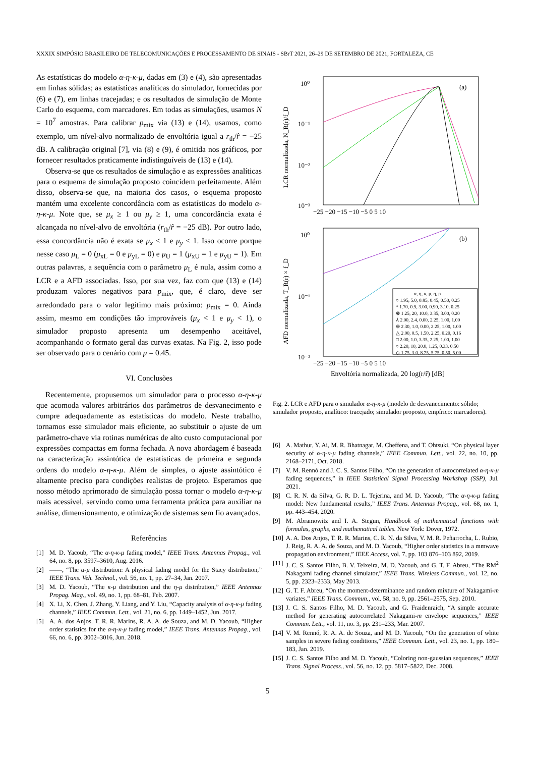XXXIX SIMPÓSIO BRASILEIRO DE TELECOMUNICAÇÕES E PROCESSAMENTO DE SINAIS - SBrT 2021, 26–29 DE SETEMBRO DE 2021, FORTALEZA, CE
As estatísticas do modelo α-η-κ-μ, dadas em (3) e (4), são apresentadas em linhas sólidas; as estatísticas analíticas do simulador, fornecidas por (6) e (7), em linhas tracejadas; e os resultados de simulação de Monte Carlo do esquema, com marcadores. Em todas as simulações, usamos N = 10<sup>7</sup> amostras. Para calibrar p<sub>mix</sub> via (13) e (14), usamos, como exemplo, um nível-alvo normalizado de envoltória igual a r<sub>th</sub>/r̂ = −25 dB. A calibração original [7], via (8) e (9), é omitida nos gráficos, por fornecer resultados praticamente indistinguíveis de (13) e (14).
Observa-se que os resultados de simulação e as expressões analíticas para o esquema de simulação proposto coincidem perfeitamente. Além disso, observa-se que, na maioria dos casos, o esquema proposto mantém uma excelente concordância com as estatísticas do modelo α-η-κ-μ. Note que, se μ<sub>x</sub> ≥ 1 ou μ<sub>y</sub> ≥ 1, uma concordância exata é alcançada no nível-alvo de envoltória (r<sub>th</sub>/r̂ = −25 dB). Por outro lado, essa concordância não é exata se μ<sub>x</sub> < 1 e μ<sub>y</sub> < 1. Isso ocorre porque nesse caso μ<sub>L</sub> = 0 (μ<sub>xL</sub> = 0 e μ<sub>yL</sub> = 0) e μ<sub>U</sub> = 1 (μ<sub>xU</sub> = 1 e μ<sub>yU</sub> = 1). Em outras palavras, a sequência com o parâmetro μ<sub>L</sub> é nula, assim como a LCR e a AFD associadas. Isso, por sua vez, faz com que (13) e (14) produzam valores negativos para p<sub>mix</sub>, que, é claro, deve ser arredondado para o valor legítimo mais próximo: p<sub>mix</sub> = 0. Ainda assim, mesmo em condições tão improváveis (μ<sub>x</sub> < 1 e μ<sub>y</sub> < 1), o simulador proposto apresenta um desempenho aceitável, acompanhando o formato geral das curvas exatas. Na Fig. 2, isso pode ser observado para o cenário com μ = 0.45.
VI. Conclusões
Recentemente, propusemos um simulador para o processo α-η-κ-μ que acomoda valores arbitrários dos parâmetros de desvanecimento e cumpre adequadamente as estatísticas do modelo. Neste trabalho, tornamos esse simulador mais eficiente, ao substituir o ajuste de um parâmetro-chave via rotinas numéricas de alto custo computacional por expressões compactas em forma fechada. A nova abordagem é baseada na caracterização assintótica de estatísticas de primeira e segunda ordens do modelo α-η-κ-μ. Além de simples, o ajuste assintótico é altamente preciso para condições realistas de projeto. Esperamos que nosso método aprimorado de simulação possa tornar o modelo α-η-κ-μ mais acessível, servindo como uma ferramenta prática para auxiliar na análise, dimensionamento, e otimização de sistemas sem fio avançados.
Referências
[1] M. D. Yacoub, “The α-η-κ-μ fading model,” IEEE Trans. Antennas Propag., vol. 64, no. 8, pp. 3597–3610, Aug. 2016.
[2] ——, “The α-μ distribution: A physical fading model for the Stacy distribution,” IEEE Trans. Veh. Technol., vol. 56, no. 1, pp. 27–34, Jan. 2007.
[3] M. D. Yacoub, “The κ-μ distribution and the η-μ distribution,” IEEE Antennas Propag. Mag., vol. 49, no. 1, pp. 68–81, Feb. 2007.
[4] X. Li, X. Chen, J. Zhang, Y. Liang, and Y. Liu, “Capacity analysis of α-η-κ-μ fading channels,” IEEE Commun. Lett., vol. 21, no. 6, pp. 1449–1452, Jun. 2017.
[5] A. A. dos Anjos, T. R. R. Marins, R. A. A. de Souza, and M. D. Yacoub, “Higher order statistics for the α-η-κ-μ fading model,” IEEE Trans. Antennas Propag., vol. 66, no. 6, pp. 3002–3016, Jun. 2018.
10⁰
10⁻¹
10⁻²
10⁻³
10⁰
10⁻¹
10⁻²
−25 −20 −15 −10 −5 0 5 10
−25 −20 −15 −10 −5 0 5 10
(a)
(b)
LCR normalizada, N_R(r)/f_D
AFD normalizada, T_R(r) × f_D
α, η, κ, μ, q, p
○ 1.95, 5.0, 0.85, 0.45, 0.50, 0.25
* 1.70, 0.9, 3.00, 0.90, 3.10, 0.25
⊗ 1.25, 20, 10.0, 3.35, 3.00, 0.20
⅄ 2.00, 2.4, 0.00, 2.25, 1.00, 1.00
⊕ 2.30, 1.0, 0.00, 2.25, 1.00, 1.00
△ 2.00, 0.5, 1.50, 2.25, 0.20, 0.16
□ 2.00, 1.0, 3.35, 2.25, 1.00, 1.00
○ 2.20, 10, 20.0, 1.25, 0.33, 0.50
◇ 1.75, 3.0, 8.75, 5.75, 0.50, 5.00
Envoltória normalizada, 20 log(r/r̂) [dB]
Fig. 2. LCR e AFD para o simulador α-η-κ-μ (modelo de desvanecimento: sólido; simulador proposto, analítico: tracejado; simulador proposto, empírico: marcadores).
[6] A. Mathur, Y. Ai, M. R. Bhatnagar, M. Cheffena, and T. Ohtsuki, “On physical layer security of α-η-κ-μ fading channels,” IEEE Commun. Lett., vol. 22, no. 10, pp. 2168–2171, Oct. 2018.
[7] V. M. Rennó and J. C. S. Santos Filho, “On the generation of autocorrelated α-η-κ-μ fading sequences,” in IEEE Statistical Signal Processing Workshop (SSP), Jul. 2021.
[8] C. R. N. da Silva, G. R. D. L. Tejerina, and M. D. Yacoub, “The α-η-κ-μ fading model: New fundamental results,” IEEE Trans. Antennas Propag., vol. 68, no. 1, pp. 443–454, 2020.
[9] M. Abramowitz and I. A. Stegun, Handbook of mathematical functions with formulas, graphs, and mathematical tables. New York: Dover, 1972.
[10] A. A. Dos Anjos, T. R. R. Marins, C. R. N. da Silva, V. M. R. Peñarrocha, L. Rubio, J. Reig, R. A. A. de Souza, and M. D. Yacoub, “Higher order statistics in a mmwave propagation environment,” IEEE Access, vol. 7, pp. 103 876–103 892, 2019.
[11] J. C. S. Santos Filho, B. V. Teixeira, M. D. Yacoub, and G. T. F. Abreu, “The RM<sup>2</sup> Nakagami fading channel simulator,” IEEE Trans. Wireless Commun., vol. 12, no. 5, pp. 2323–2333, May 2013.
[12] G. T. F. Abreu, “On the moment-determinance and random mixture of Nakagami-m variates,” IEEE Trans. Commun., vol. 58, no. 9, pp. 2561–2575, Sep. 2010.
[13] J. C. S. Santos Filho, M. D. Yacoub, and G. Fraidenraich, “A simple accurate method for generating autocorrelated Nakagami-m envelope sequences,” IEEE Commun. Lett., vol. 11, no. 3, pp. 231–233, Mar. 2007.
[14] V. M. Rennó, R. A. A. de Souza, and M. D. Yacoub, “On the generation of white samples in severe fading conditions,” IEEE Commun. Lett., vol. 23, no. 1, pp. 180–183, Jan. 2019.
[15] J. C. S. Santos Filho and M. D. Yacoub, “Coloring non-gaussian sequences,” IEEE Trans. Signal Process., vol. 56, no. 12, pp. 5817–5822, Dec. 2008.
5